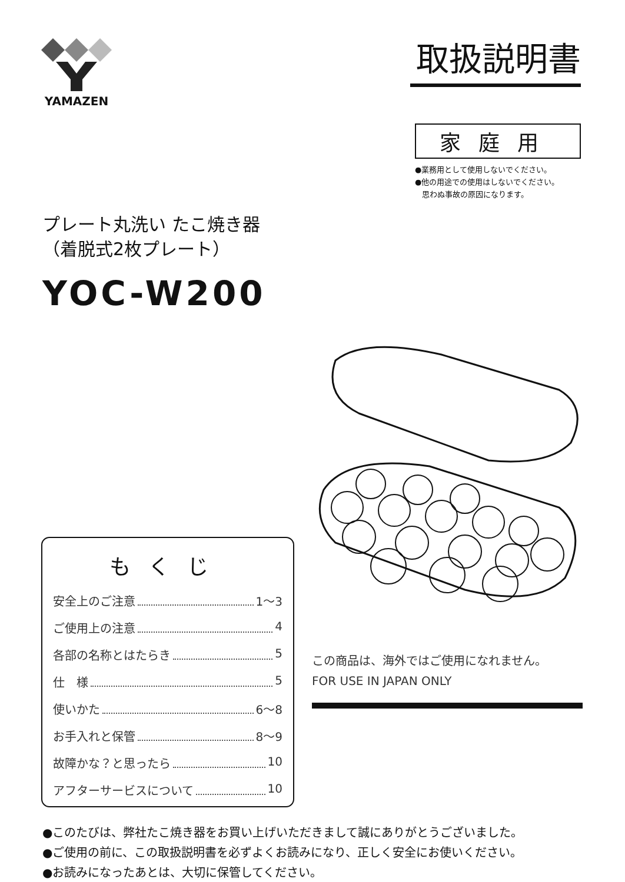YAMAZEN
取扱説明書
家庭用
●業務用として使用しないでください。
●他の用途での使用はしないでください。
思わぬ事故の原因になります。
プレート丸洗い たこ焼き器
（着脱式2枚プレート）
YOC-W200
もくじ
安全上のご注意 1～3
ご使用上の注意 4
各部の名称とはたらき 5
仕　様 5
使いかた 6～8
お手入れと保管 8～9
故障かな？と思ったら 10
アフターサービスについて 10
この商品は、海外ではご使用になれません。
FOR USE IN JAPAN ONLY
●このたびは、弊社たこ焼き器をお買い上げいただきまして誠にありがとうございました。
●ご使用の前に、この取扱説明書を必ずよくお読みになり、正しく安全にお使いください。
●お読みになったあとは、大切に保管してください。